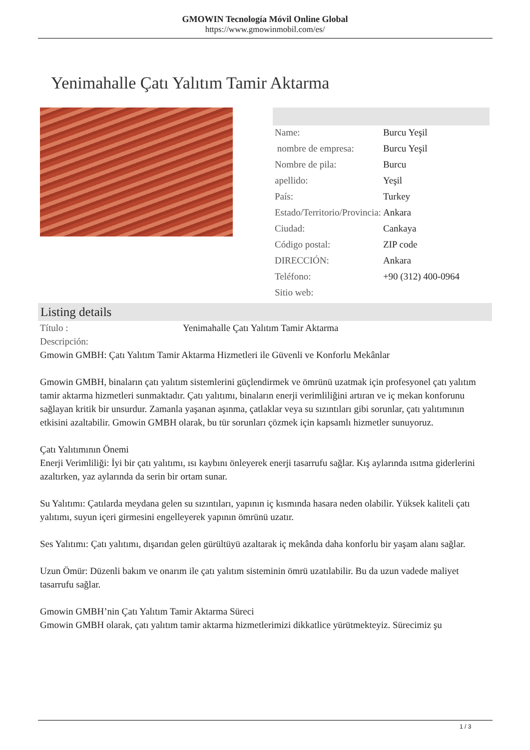GMOWIN Tecnología Móvil Online Global
https://www.gmowinmobil.com/es/
Yenimahalle Çatı Yalıtım Tamir Aktarma
| Name: | Burcu Yeşil |
| nombre de empresa: | Burcu Yeşil |
| Nombre de pila: | Burcu |
| apellido: | Yeşil |
| País: | Turkey |
| Estado/Territorio/Provincia: | Ankara |
| Ciudad: | Cankaya |
| Código postal: | ZIP code |
| DIRECCIÓN: | Ankara |
| Teléfono: | +90 (312) 400-0964 |
| Sitio web: | |
Listing details
Título : Yenimahalle Çatı Yalıtım Tamir Aktarma
Descripción:
Gmowin GMBH: Çatı Yalıtım Tamir Aktarma Hizmetleri ile Güvenli ve Konforlu Mekânlar
Gmowin GMBH, binaların çatı yalıtım sistemlerini güçlendirmek ve ömrünü uzatmak için profesyonel çatı yalıtım tamir aktarma hizmetleri sunmaktadır. Çatı yalıtımı, binaların enerji verimliliğini artıran ve iç mekan konforunu sağlayan kritik bir unsurdur. Zamanla yaşanan aşınma, çatlaklar veya su sızıntıları gibi sorunlar, çatı yalıtımının etkisini azaltabilir. Gmowin GMBH olarak, bu tür sorunları çözmek için kapsamlı hizmetler sunuyoruz.
Çatı Yalıtımının Önemi
Enerji Verimliliği: İyi bir çatı yalıtımı, ısı kaybını önleyerek enerji tasarrufu sağlar. Kış aylarında ısıtma giderlerini azaltırken, yaz aylarında da serin bir ortam sunar.
Su Yalıtımı: Çatılarda meydana gelen su sızıntıları, yapının iç kısmında hasara neden olabilir. Yüksek kaliteli çatı yalıtımı, suyun içeri girmesini engelleyerek yapının ömrünü uzatır.
Ses Yalıtımı: Çatı yalıtımı, dışarıdan gelen gürültüyü azaltarak iç mekânda daha konforlu bir yaşam alanı sağlar.
Uzun Ömür: Düzenli bakım ve onarım ile çatı yalıtım sisteminin ömrü uzatılabilir. Bu da uzun vadede maliyet tasarrufu sağlar.
Gmowin GMBH’nin Çatı Yalıtım Tamir Aktarma Süreci
Gmowin GMBH olarak, çatı yalıtım tamir aktarma hizmetlerimizi dikkatlice yürütmekteyiz. Sürecimiz şu
1 / 3